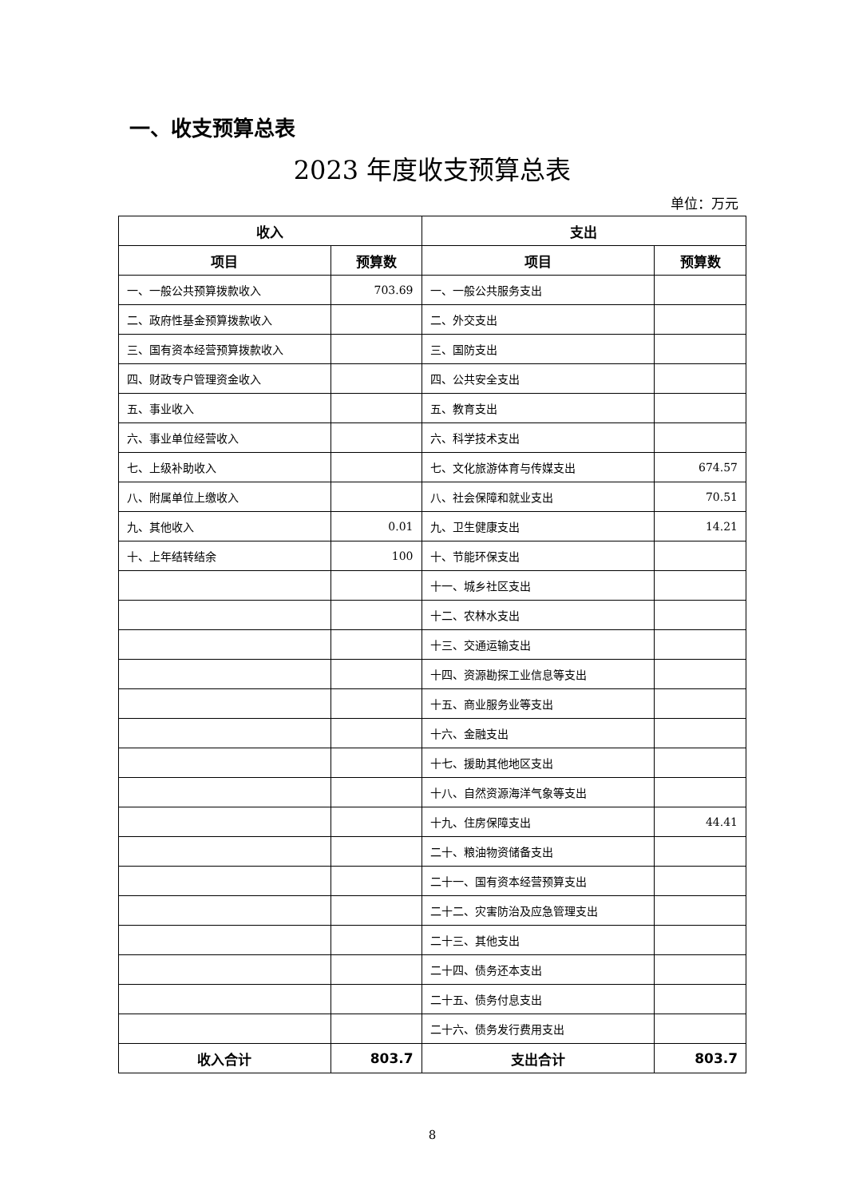一、收支预算总表
2023 年度收支预算总表
单位：万元
| 收入 | | 支出 | |
| --- | --- | --- | --- |
| 项目 | 预算数 | 项目 | 预算数 |
| 一、一般公共预算拨款收入 | 703.69 | 一、一般公共服务支出 | |
| 二、政府性基金预算拨款收入 | | 二、外交支出 | |
| 三、国有资本经营预算拨款收入 | | 三、国防支出 | |
| 四、财政专户管理资金收入 | | 四、公共安全支出 | |
| 五、事业收入 | | 五、教育支出 | |
| 六、事业单位经营收入 | | 六、科学技术支出 | |
| 七、上级补助收入 | | 七、文化旅游体育与传媒支出 | 674.57 |
| 八、附属单位上缴收入 | | 八、社会保障和就业支出 | 70.51 |
| 九、其他收入 | 0.01 | 九、卫生健康支出 | 14.21 |
| 十、上年结转结余 | 100 | 十、节能环保支出 | |
| | | 十一、城乡社区支出 | |
| | | 十二、农林水支出 | |
| | | 十三、交通运输支出 | |
| | | 十四、资源勘探工业信息等支出 | |
| | | 十五、商业服务业等支出 | |
| | | 十六、金融支出 | |
| | | 十七、援助其他地区支出 | |
| | | 十八、自然资源海洋气象等支出 | |
| | | 十九、住房保障支出 | 44.41 |
| | | 二十、粮油物资储备支出 | |
| | | 二十一、国有资本经营预算支出 | |
| | | 二十二、灾害防治及应急管理支出 | |
| | | 二十三、其他支出 | |
| | | 二十四、债务还本支出 | |
| | | 二十五、债务付息支出 | |
| | | 二十六、债务发行费用支出 | |
| 收入合计 | 803.7 | 支出合计 | 803.7 |
8